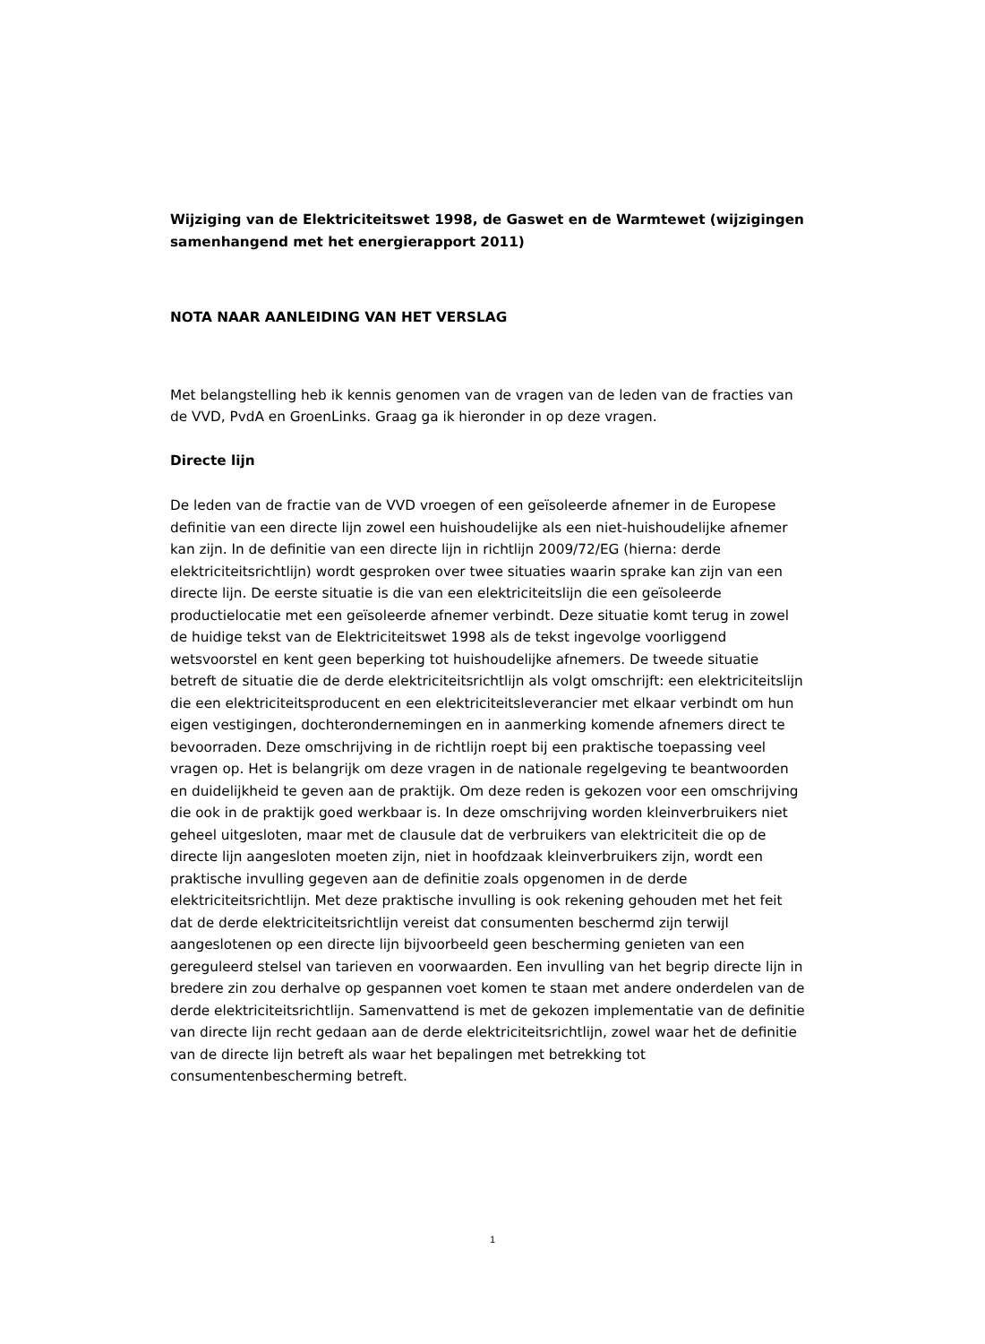Wijziging van de Elektriciteitswet 1998, de Gaswet en de Warmtewet (wijzigingen samenhangend met het energierapport 2011)
NOTA NAAR AANLEIDING VAN HET VERSLAG
Met belangstelling heb ik kennis genomen van de vragen van de leden van de fracties van de VVD, PvdA en GroenLinks. Graag ga ik hieronder in op deze vragen.
Directe lijn
De leden van de fractie van de VVD vroegen of een geïsoleerde afnemer in de Europese definitie van een directe lijn zowel een huishoudelijke als een niet-huishoudelijke afnemer kan zijn. In de definitie van een directe lijn in richtlijn 2009/72/EG (hierna: derde elektriciteitsrichtlijn) wordt gesproken over twee situaties waarin sprake kan zijn van een directe lijn. De eerste situatie is die van een elektriciteitslijn die een geïsoleerde productielocatie met een geïsoleerde afnemer verbindt. Deze situatie komt terug in zowel de huidige tekst van de Elektriciteitswet 1998 als de tekst ingevolge voorliggend wetsvoorstel en kent geen beperking tot huishoudelijke afnemers. De tweede situatie betreft de situatie die de derde elektriciteitsrichtlijn als volgt omschrijft: een elektriciteitslijn die een elektriciteitsproducent en een elektriciteitsleverancier met elkaar verbindt om hun eigen vestigingen, dochterondernemingen en in aanmerking komende afnemers direct te bevoorraden. Deze omschrijving in de richtlijn roept bij een praktische toepassing veel vragen op. Het is belangrijk om deze vragen in de nationale regelgeving te beantwoorden en duidelijkheid te geven aan de praktijk. Om deze reden is gekozen voor een omschrijving die ook in de praktijk goed werkbaar is. In deze omschrijving worden kleinverbruikers niet geheel uitgesloten, maar met de clausule dat de verbruikers van elektriciteit die op de directe lijn aangesloten moeten zijn, niet in hoofdzaak kleinverbruikers zijn, wordt een praktische invulling gegeven aan de definitie zoals opgenomen in de derde elektriciteitsrichtlijn. Met deze praktische invulling is ook rekening gehouden met het feit dat de derde elektriciteitsrichtlijn vereist dat consumenten beschermd zijn terwijl aangeslotenen op een directe lijn bijvoorbeeld geen bescherming genieten van een gereguleerd stelsel van tarieven en voorwaarden. Een invulling van het begrip directe lijn in bredere zin zou derhalve op gespannen voet komen te staan met andere onderdelen van de derde elektriciteitsrichtlijn. Samenvattend is met de gekozen implementatie van de definitie van directe lijn recht gedaan aan de derde elektriciteitsrichtlijn, zowel waar het de definitie van de directe lijn betreft als waar het bepalingen met betrekking tot consumentenbescherming betreft.
1